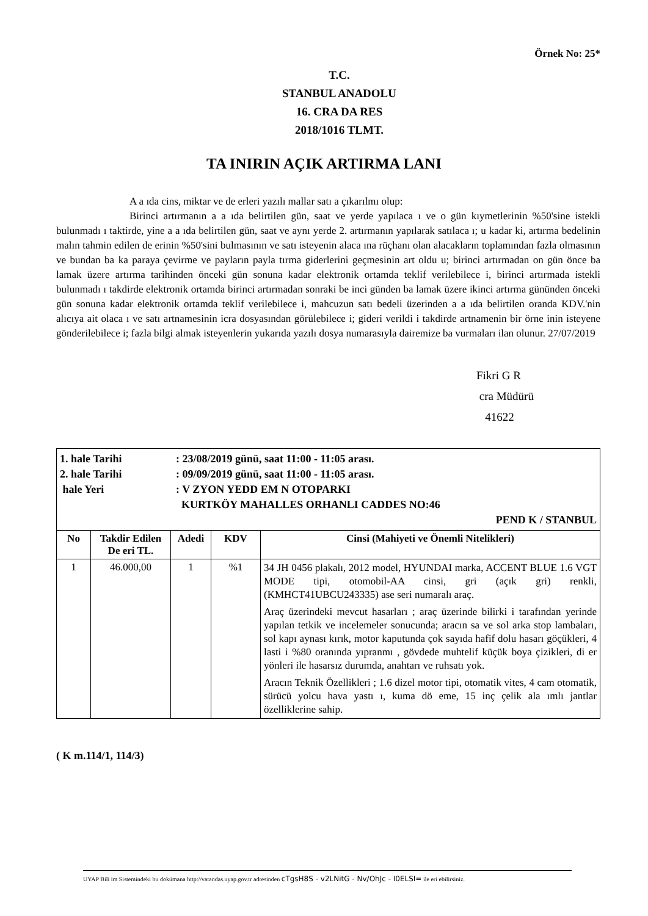Örnek No: 25*
T.C.
STANBUL ANADOLU
16. CRA DA RES
2018/1016 TLMT.
TA INIRIN AÇIK ARTIRMA LANI
A a ıda cins, miktar ve de erleri yazılı mallar satı a çıkarılmı olup:
Birinci artırmanın a a ıda belirtilen gün, saat ve yerde yapılaca ı ve o gün kıymetlerinin %50'sine istekli bulunmadı ı taktirde, yine a a ıda belirtilen gün, saat ve aynı yerde 2. artırmanın yapılarak satılaca ı; u kadar ki, artırma bedelinin malın tahmin edilen de erinin %50'sini bulmasının ve satı isteyenin alaca ına rüçhanı olan alacakların toplamından fazla olmasının ve bundan ba ka paraya çevirme ve payların payla tırma giderlerini geçmesinin art oldu u; birinci artırmadan on gün önce ba lamak üzere artırma tarihinden önceki gün sonuna kadar elektronik ortamda teklif verilebilece i, birinci artırmada istekli bulunmadı ı takdirde elektronik ortamda birinci artırmadan sonraki be inci günden ba lamak üzere ikinci artırma gününden önceki gün sonuna kadar elektronik ortamda teklif verilebilece i, mahcuzun satı bedeli üzerinden a a ıda belirtilen oranda KDV.'nin alıcıya ait olaca ı ve satı artnamesinin icra dosyasından görülebilece i; gideri verildi i takdirde artnamenin bir örne inin isteyene gönderilebilece i; fazla bilgi almak isteyenlerin yukarıda yazılı dosya numarasıyla dairemize ba vurmaları ilan olunur. 27/07/2019
Fikri G R
cra Müdürü
41622
| / 1. hale Tarihi / : 23/08/2019 günü, saat 11:00 - 11:05 arası. / / 2. hale Tarihi / : 09/09/2019 günü, saat 11:00 - 11:05 arası. / / hale Yeri / : V ZYON YEDD EM N OTOPARKI / / / KURTKÖY MAHALLES ORHANLI CADDES NO:46 / / PEND K / STANBUL / / | | | | |
| No | Takdir Edilen De eri TL. | Adedi | KDV | Cinsi (Mahiyeti ve Önemli Nitelikleri) |
| 1 | 46.000,00 | 1 | %1 | 34 JH 0456 plakalı, 2012 model, HYUNDAI marka, ACCENT BLUE 1.6 VGT MODE tipi, otomobil-AA cinsi, gri (açık gri) renkli, (KMHCT41UBCU243335) ase seri numaralı araç. Araç üzerindeki mevcut hasarları ; araç üzerinde bilirki i tarafından yerinde yapılan tetkik ve incelemeler sonucunda; aracın sa ve sol arka stop lambaları, sol kapı aynası kırık, motor kaputunda çok sayıda hafif dolu hasarı göçükleri, 4 lasti i %80 oranında yıpranmı , gövdede muhtelif küçük boya çizikleri, di er yönleri ile hasarsız durumda, anahtarı ve ruhsatı yok. Aracın Teknik Özellikleri ; 1.6 dizel motor tipi, otomatik vites, 4 cam otomatik, sürücü yolcu hava yastı ı, kuma dö eme, 15 inç çelik ala ımlı jantlar özelliklerine sahip. |
( K m.114/1, 114/3)
UYAP Bili im Sistemindeki bu dokümana http://vatandas.uyap.gov.tr adresinden cTgsH8S - v2LNitG - Nv/OhJc - I0ELSI= ile eri ebilirsiniz.